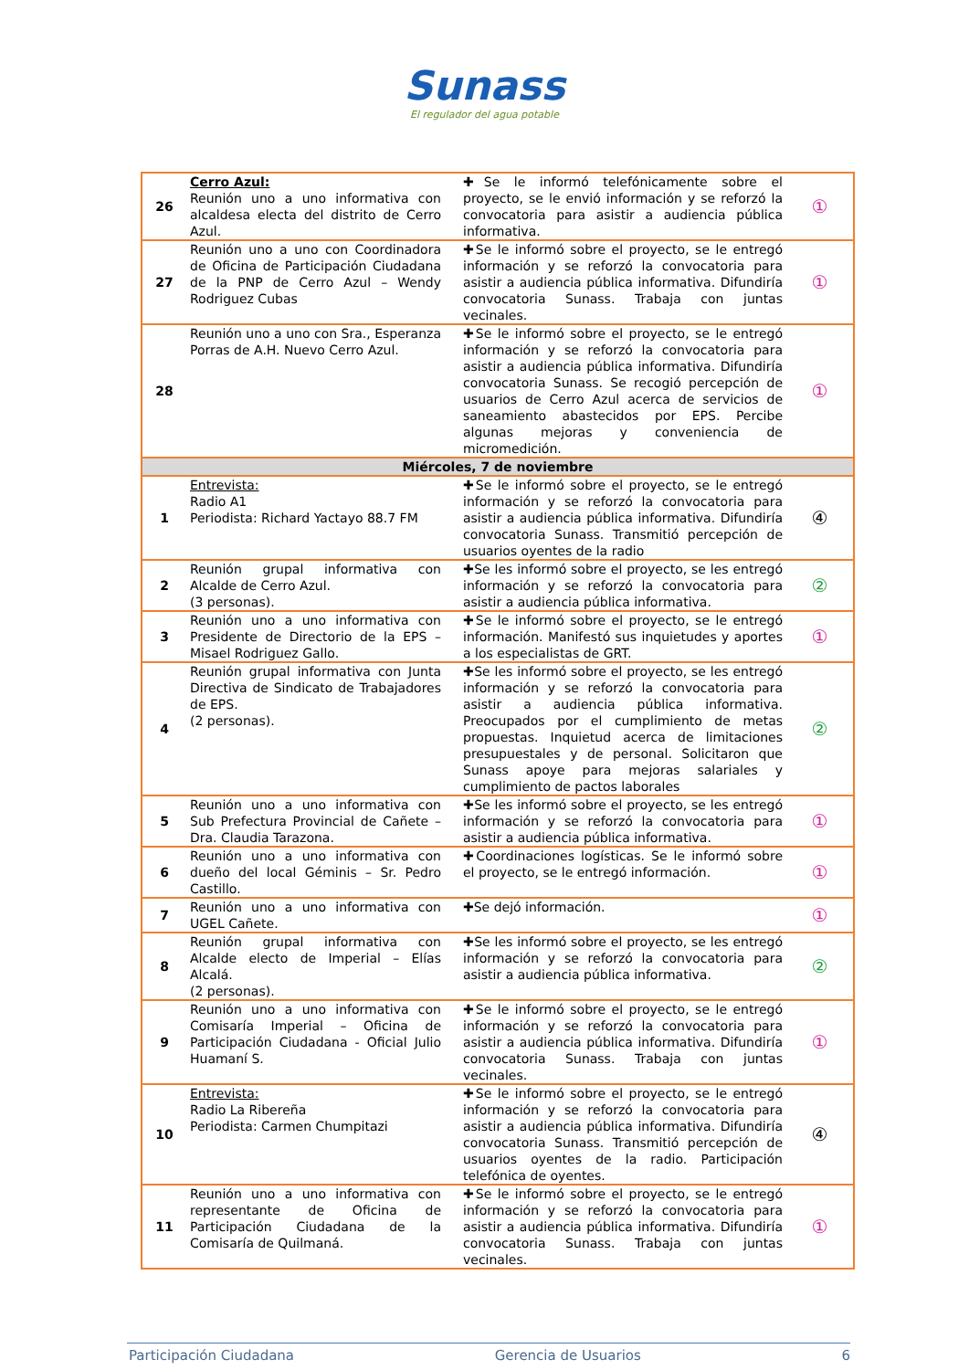Sunass
El regulador del agua potable
| 26 | Cerro Azul: Reunión uno a uno informativa con alcaldesa electa del distrito de Cerro Azul. | ✚Se le informó telefónicamente sobre el proyecto, se le envió información y se reforzó la convocatoria para asistir a audiencia pública informativa. | ① |
| 27 | Reunión uno a uno con Coordinadora de Oficina de Participación Ciudadana de la PNP de Cerro Azul – Wendy Rodriguez Cubas | ✚Se le informó sobre el proyecto, se le entregó información y se reforzó la convocatoria para asistir a audiencia pública informativa. Difundiría convocatoria Sunass. Trabaja con juntas vecinales. | ① |
| 28 | Reunión uno a uno con Sra., Esperanza Porras de A.H. Nuevo Cerro Azul. | ✚Se le informó sobre el proyecto, se le entregó información y se reforzó la convocatoria para asistir a audiencia pública informativa. Difundiría convocatoria Sunass. Se recogió percepción de usuarios de Cerro Azul acerca de servicios de saneamiento abastecidos por EPS. Percibe algunas mejoras y conveniencia de micromedición. | ① |
| Miércoles, 7 de noviembre | | | |
| 1 | Entrevista: Radio A1 Periodista: Richard Yactayo 88.7 FM | ✚Se le informó sobre el proyecto, se le entregó información y se reforzó la convocatoria para asistir a audiencia pública informativa. Difundiría convocatoria Sunass. Transmitió percepción de usuarios oyentes de la radio | ④ |
| 2 | Reunión grupal informativa con Alcalde de Cerro Azul. (3 personas). | ✚Se les informó sobre el proyecto, se les entregó información y se reforzó la convocatoria para asistir a audiencia pública informativa. | ② |
| 3 | Reunión uno a uno informativa con Presidente de Directorio de la EPS – Misael Rodriguez Gallo. | ✚Se le informó sobre el proyecto, se le entregó información. Manifestó sus inquietudes y aportes a los especialistas de GRT. | ① |
| 4 | Reunión grupal informativa con Junta Directiva de Sindicato de Trabajadores de EPS. (2 personas). | ✚Se les informó sobre el proyecto, se les entregó información y se reforzó la convocatoria para asistir a audiencia pública informativa. Preocupados por el cumplimiento de metas propuestas. Inquietud acerca de limitaciones presupuestales y de personal. Solicitaron que Sunass apoye para mejoras salariales y cumplimiento de pactos laborales | ② |
| 5 | Reunión uno a uno informativa con Sub Prefectura Provincial de Cañete – Dra. Claudia Tarazona. | ✚Se les informó sobre el proyecto, se les entregó información y se reforzó la convocatoria para asistir a audiencia pública informativa. | ① |
| 6 | Reunión uno a uno informativa con dueño del local Géminis – Sr. Pedro Castillo. | ✚Coordinaciones logísticas. Se le informó sobre el proyecto, se le entregó información. | ① |
| 7 | Reunión uno a uno informativa con UGEL Cañete. | ✚Se dejó información. | ① |
| 8 | Reunión grupal informativa con Alcalde electo de Imperial – Elías Alcalá. (2 personas). | ✚Se les informó sobre el proyecto, se les entregó información y se reforzó la convocatoria para asistir a audiencia pública informativa. | ② |
| 9 | Reunión uno a uno informativa con Comisaría Imperial – Oficina de Participación Ciudadana - Oficial Julio Huamaní S. | ✚Se le informó sobre el proyecto, se le entregó información y se reforzó la convocatoria para asistir a audiencia pública informativa. Difundiría convocatoria Sunass. Trabaja con juntas vecinales. | ① |
| 10 | Entrevista: Radio La Ribereña Periodista: Carmen Chumpitazi | ✚Se le informó sobre el proyecto, se le entregó información y se reforzó la convocatoria para asistir a audiencia pública informativa. Difundiría convocatoria Sunass. Transmitió percepción de usuarios oyentes de la radio. Participación telefónica de oyentes. | ④ |
| 11 | Reunión uno a uno informativa con representante de Oficina de Participación Ciudadana de la Comisaría de Quilmaná. | ✚Se le informó sobre el proyecto, se le entregó información y se reforzó la convocatoria para asistir a audiencia pública informativa. Difundiría convocatoria Sunass. Trabaja con juntas vecinales. | ① |
Participación Ciudadana Gerencia de Usuarios 6